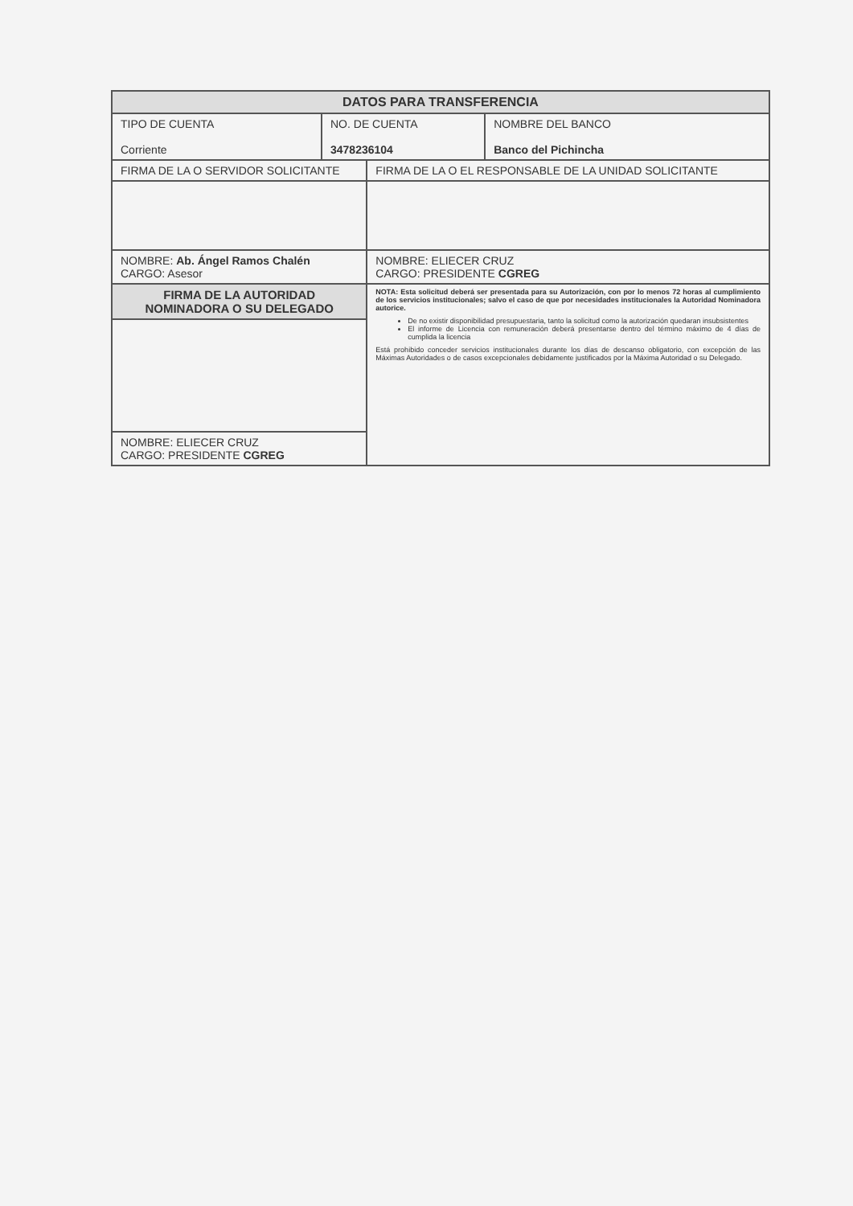| DATOS PARA TRANSFERENCIA | | | |
| --- | --- | --- | --- |
| TIPO DE CUENTA Corriente | NO. DE CUENTA 3478236104 | | NOMBRE DEL BANCO Banco del Pichincha |
| FIRMA DE LA O SERVIDOR SOLICITANTE | | FIRMA DE LA O EL RESPONSABLE DE LA UNIDAD SOLICITANTE | |
| NOMBRE: Ab. Ángel Ramos Chalén CARGO: Asesor | | NOMBRE: ELIECER CRUZ CARGO: PRESIDENTE CGREG | |
| FIRMA DE LA AUTORIDAD NOMINADORA O SU DELEGADO | | NOTA: Esta solicitud deberá ser presentada para su Autorización, con por lo menos 72 horas al cumplimiento de los servicios institucionales; salvo el caso de que por necesidades institucionales la Autoridad Nominadora autorice. De no existir disponibilidad presupuestaria, tanto la solicitud como la autorización quedaran insubsistentes El informe de Licencia con remuneración deberá presentarse dentro del término máximo de 4 días de cumplida la licencia Está prohibido conceder servicios institucionales durante los días de descanso obligatorio, con excepción de las Máximas Autoridades o de casos excepcionales debidamente justificados por la Máxima Autoridad o su Delegado. | |
| NOMBRE: ELIECER CRUZ CARGO: PRESIDENTE CGREG | | | |